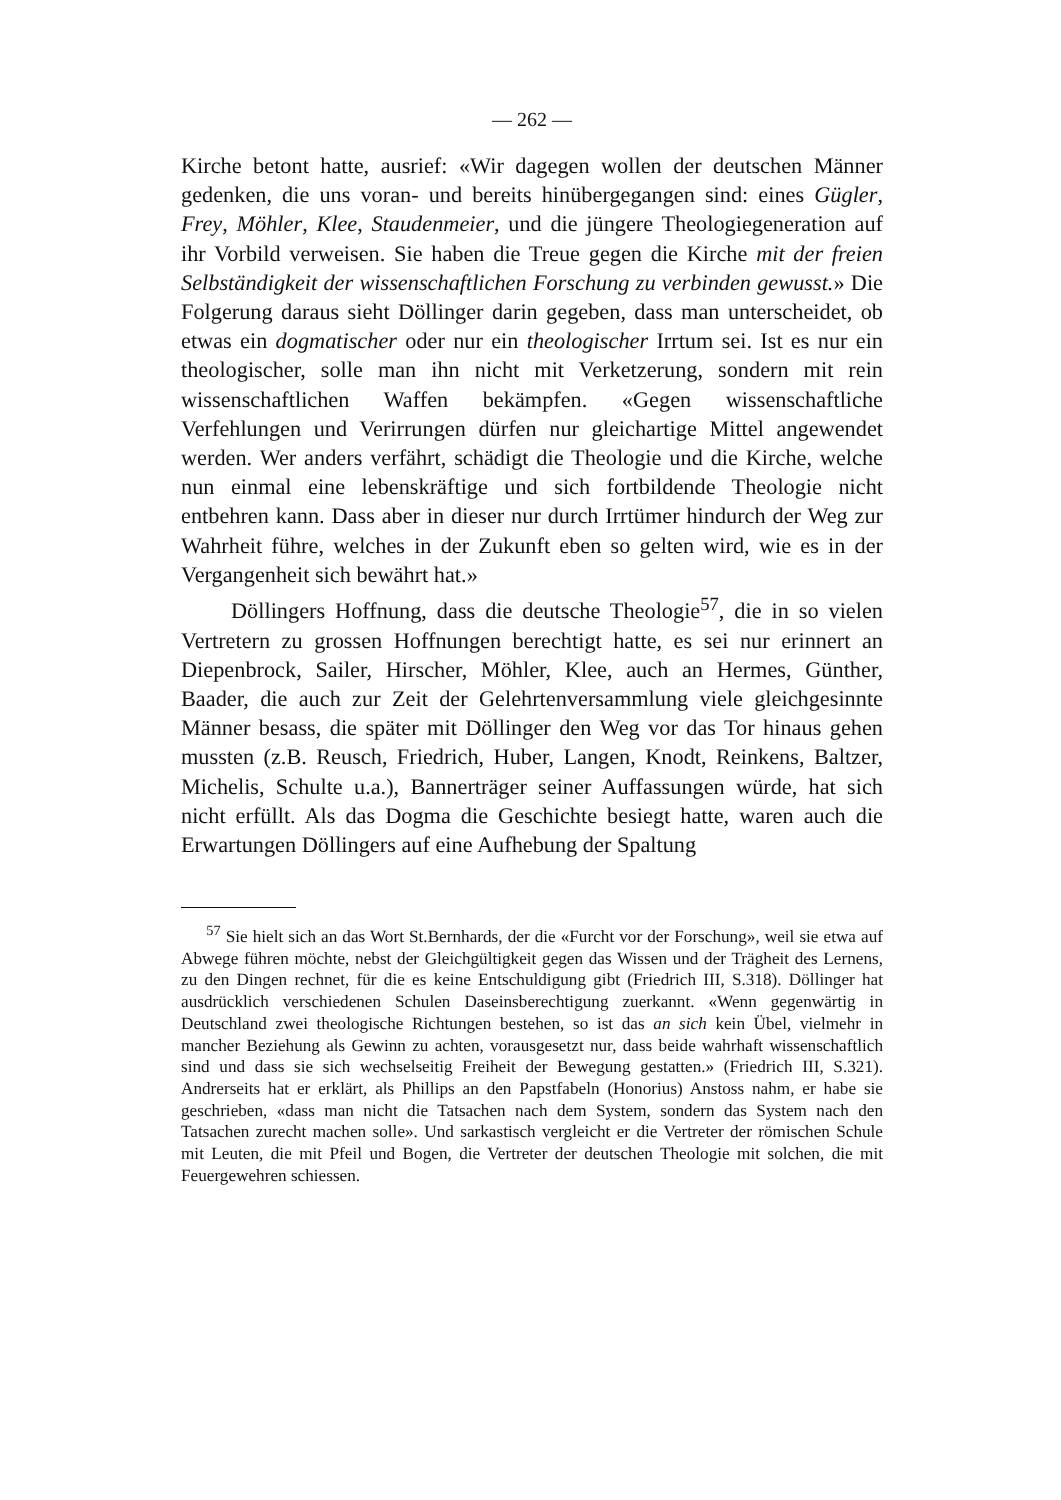— 262 —
Kirche betont hatte, ausrief: «Wir dagegen wollen der deutschen Männer gedenken, die uns voran- und bereits hinübergegangen sind: eines Gügler, Frey, Möhler, Klee, Staudenmeier, und die jüngere Theologiegeneration auf ihr Vorbild verweisen. Sie haben die Treue gegen die Kirche mit der freien Selbständigkeit der wissenschaftlichen Forschung zu verbinden gewusst.» Die Folgerung daraus sieht Döllinger darin gegeben, dass man unterscheidet, ob etwas ein dogmatischer oder nur ein theologischer Irrtum sei. Ist es nur ein theologischer, solle man ihn nicht mit Verketzerung, sondern mit rein wissenschaftlichen Waffen bekämpfen. «Gegen wissenschaftliche Verfehlungen und Verirrungen dürfen nur gleichartige Mittel angewendet werden. Wer anders verfährt, schädigt die Theologie und die Kirche, welche nun einmal eine lebenskräftige und sich fortbildende Theologie nicht entbehren kann. Dass aber in dieser nur durch Irrtümer hindurch der Weg zur Wahrheit führe, welches in der Zukunft eben so gelten wird, wie es in der Vergangenheit sich bewährt hat.»
Döllingers Hoffnung, dass die deutsche Theologie<sup>57</sup>, die in so vielen Vertretern zu grossen Hoffnungen berechtigt hatte, es sei nur erinnert an Diepenbrock, Sailer, Hirscher, Möhler, Klee, auch an Hermes, Günther, Baader, die auch zur Zeit der Gelehrtenversammlung viele gleichgesinnte Männer besass, die später mit Döllinger den Weg vor das Tor hinaus gehen mussten (z.B. Reusch, Friedrich, Huber, Langen, Knodt, Reinkens, Baltzer, Michelis, Schulte u.a.), Bannerträger seiner Auffassungen würde, hat sich nicht erfüllt. Als das Dogma die Geschichte besiegt hatte, waren auch die Erwartungen Döllingers auf eine Aufhebung der Spaltung
<sup>57</sup> Sie hielt sich an das Wort St.Bernhards, der die «Furcht vor der Forschung», weil sie etwa auf Abwege führen möchte, nebst der Gleichgültigkeit gegen das Wissen und der Trägheit des Lernens, zu den Dingen rechnet, für die es keine Entschuldigung gibt (Friedrich III, S.318). Döllinger hat ausdrücklich verschiedenen Schulen Daseinsberechtigung zuerkannt. «Wenn gegenwärtig in Deutschland zwei theologische Richtungen bestehen, so ist das an sich kein Übel, vielmehr in mancher Beziehung als Gewinn zu achten, vorausgesetzt nur, dass beide wahrhaft wissenschaftlich sind und dass sie sich wechselseitig Freiheit der Bewegung gestatten.» (Friedrich III, S.321). Andrerseits hat er erklärt, als Phillips an den Papstfabeln (Honorius) Anstoss nahm, er habe sie geschrieben, «dass man nicht die Tatsachen nach dem System, sondern das System nach den Tatsachen zurecht machen solle». Und sarkastisch vergleicht er die Vertreter der römischen Schule mit Leuten, die mit Pfeil und Bogen, die Vertreter der deutschen Theologie mit solchen, die mit Feuergewehren schiessen.